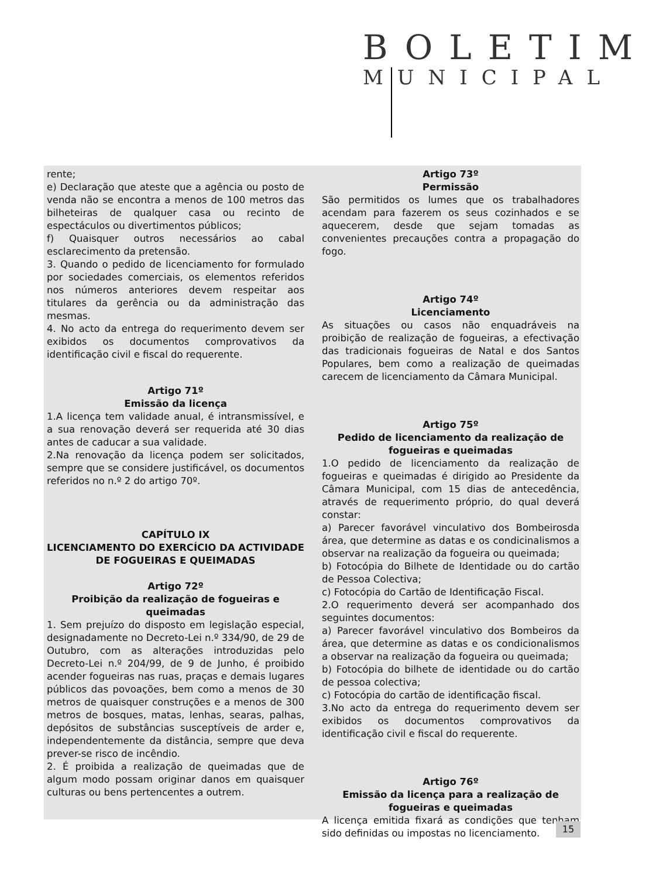BOLETIM
MUNICIPAL
rente;
e) Declaração que ateste que a agência ou posto de venda não se encontra a menos de 100 metros das bilheteiras de qualquer casa ou recinto de espectáculos ou divertimentos públicos;
f) Quaisquer outros necessários ao cabal esclarecimento da pretensão.
3. Quando o pedido de licenciamento for formulado por sociedades comerciais, os elementos referidos nos números anteriores devem respeitar aos titulares da gerência ou da administração das mesmas.
4. No acto da entrega do requerimento devem ser exibidos os documentos comprovativos da identificação civil e fiscal do requerente.
Artigo 71º
Emissão da licença
1.A licença tem validade anual, é intransmissível, e a sua renovação deverá ser requerida até 30 dias antes de caducar a sua validade.
2.Na renovação da licença podem ser solicitados, sempre que se considere justificável, os documentos referidos no n.º 2 do artigo 70º.
CAPÍTULO IX
LICENCIAMENTO DO EXERCÍCIO DA ACTIVIDADE DE FOGUEIRAS E QUEIMADAS
Artigo 72º
Proibição da realização de fogueiras e queimadas
1. Sem prejuízo do disposto em legislação especial, designadamente no Decreto-Lei n.º 334/90, de 29 de Outubro, com as alterações introduzidas pelo Decreto-Lei n.º 204/99, de 9 de Junho, é proibido acender fogueiras nas ruas, praças e demais lugares públicos das povoações, bem como a menos de 30 metros de quaisquer construções e a menos de 300 metros de bosques, matas, lenhas, searas, palhas, depósitos de substâncias susceptíveis de arder e, independentemente da distância, sempre que deva prever-se risco de incêndio.
2. É proibida a realização de queimadas que de algum modo possam originar danos em quaisquer culturas ou bens pertencentes a outrem.
Artigo 73º
Permissão
São permitidos os lumes que os trabalhadores acendam para fazerem os seus cozinhados e se aquecerem, desde que sejam tomadas as convenientes precauções contra a propagação do fogo.
Artigo 74º
Licenciamento
As situações ou casos não enquadráveis na proibição de realização de fogueiras, a efectivação das tradicionais fogueiras de Natal e dos Santos Populares, bem como a realização de queimadas carecem de licenciamento da Câmara Municipal.
Artigo 75º
Pedido de licenciamento da realização de fogueiras e queimadas
1.O pedido de licenciamento da realização de fogueiras e queimadas é dirigido ao Presidente da Câmara Municipal, com 15 dias de antecedência, através de requerimento próprio, do qual deverá constar:
a) Parecer favorável vinculativo dos Bombeirosda área, que determine as datas e os condicinalismos a observar na realização da fogueira ou queimada;
b) Fotocópia do Bilhete de Identidade ou do cartão de Pessoa Colectiva;
c) Fotocópia do Cartão de Identificação Fiscal.
2.O requerimento deverá ser acompanhado dos seguintes documentos:
a) Parecer favorável vinculativo dos Bombeiros da área, que determine as datas e os condicionalismos a observar na realização da fogueira ou queimada;
b) Fotocópia do bilhete de identidade ou do cartão de pessoa colectiva;
c) Fotocópia do cartão de identificação fiscal.
3.No acto da entrega do requerimento devem ser exibidos os documentos comprovativos da identificação civil e fiscal do requerente.
Artigo 76º
Emissão da licença para a realização de fogueiras e queimadas
A licença emitida fixará as condições que tenham sido definidas ou impostas no licenciamento.
15